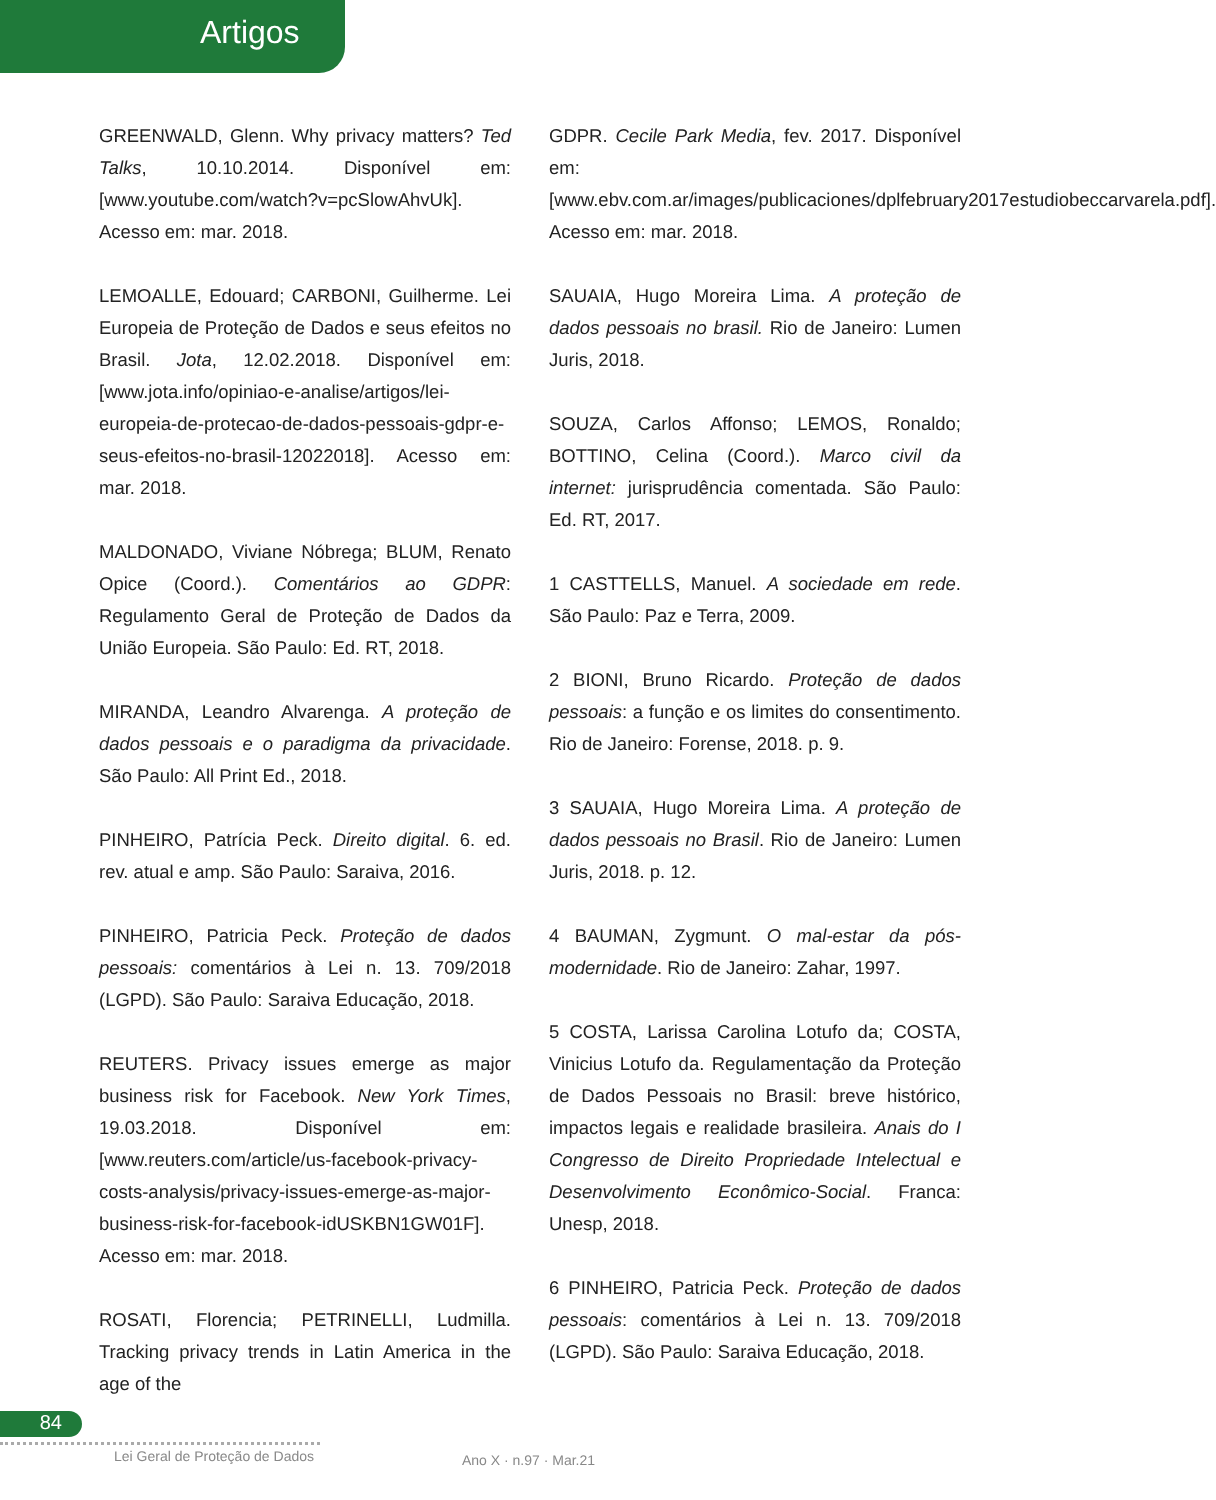Artigos
GREENWALD, Glenn. Why privacy matters? Ted Talks, 10.10.2014. Disponível em: [www.youtube.com/watch?v=pcSlowAhvUk]. Acesso em: mar. 2018.
LEMOALLE, Edouard; CARBONI, Guilherme. Lei Europeia de Proteção de Dados e seus efeitos no Brasil. Jota, 12.02.2018. Disponível em: [www.jota.info/opiniao-e-analise/artigos/lei-europeia-de-protecao-de-dados-pessoais-gdpr-e-seus-efeitos-no-brasil-12022018]. Acesso em: mar. 2018.
MALDONADO, Viviane Nóbrega; BLUM, Renato Opice (Coord.). Comentários ao GDPR: Regulamento Geral de Proteção de Dados da União Europeia. São Paulo: Ed. RT, 2018.
MIRANDA, Leandro Alvarenga. A proteção de dados pessoais e o paradigma da privacidade. São Paulo: All Print Ed., 2018.
PINHEIRO, Patrícia Peck. Direito digital. 6. ed. rev. atual e amp. São Paulo: Saraiva, 2016.
PINHEIRO, Patricia Peck. Proteção de dados pessoais: comentários à Lei n. 13. 709/2018 (LGPD). São Paulo: Saraiva Educação, 2018.
REUTERS. Privacy issues emerge as major business risk for Facebook. New York Times, 19.03.2018. Disponível em: [www.reuters.com/article/us-facebook-privacy-costs-analysis/privacy-issues-emerge-as-major-business-risk-for-facebook-idUSKBN1GW01F]. Acesso em: mar. 2018.
ROSATI, Florencia; PETRINELLI, Ludmilla. Tracking privacy trends in Latin America in the age of the
GDPR. Cecile Park Media, fev. 2017. Disponível em: [www.ebv.com.ar/images/publicaciones/dplfebruary2017estudiobeccarvarela.pdf]. Acesso em: mar. 2018.
SAUAIA, Hugo Moreira Lima. A proteção de dados pessoais no brasil. Rio de Janeiro: Lumen Juris, 2018.
SOUZA, Carlos Affonso; LEMOS, Ronaldo; BOTTINO, Celina (Coord.). Marco civil da internet: jurisprudência comentada. São Paulo: Ed. RT, 2017.
1 CASTTELLS, Manuel. A sociedade em rede. São Paulo: Paz e Terra, 2009.
2 BIONI, Bruno Ricardo. Proteção de dados pessoais: a função e os limites do consentimento. Rio de Janeiro: Forense, 2018. p. 9.
3 SAUAIA, Hugo Moreira Lima. A proteção de dados pessoais no Brasil. Rio de Janeiro: Lumen Juris, 2018. p. 12.
4 BAUMAN, Zygmunt. O mal-estar da pós-modernidade. Rio de Janeiro: Zahar, 1997.
5 COSTA, Larissa Carolina Lotufo da; COSTA, Vinicius Lotufo da. Regulamentação da Proteção de Dados Pessoais no Brasil: breve histórico, impactos legais e realidade brasileira. Anais do I Congresso de Direito Propriedade Intelectual e Desenvolvimento Econômico-Social. Franca: Unesp, 2018.
6 PINHEIRO, Patricia Peck. Proteção de dados pessoais: comentários à Lei n. 13. 709/2018 (LGPD). São Paulo: Saraiva Educação, 2018.
84
Lei Geral de Proteção de Dados Ano X · n.97 · Mar.21